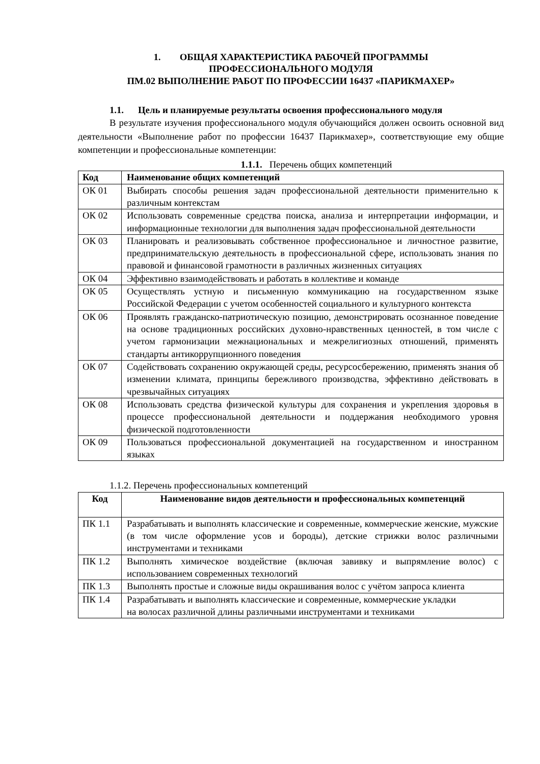1. ОБЩАЯ ХАРАКТЕРИСТИКА РАБОЧЕЙ ПРОГРАММЫ
ПРОФЕССИОНАЛЬНОГО МОДУЛЯ
ПМ.02 ВЫПОЛНЕНИЕ РАБОТ ПО ПРОФЕССИИ 16437 «ПАРИКМАХЕР»
1.1. Цель и планируемые результаты освоения профессионального модуля
В результате изучения профессионального модуля обучающийся должен освоить основной вид деятельности «Выполнение работ по профессии 16437 Парикмахер», соответствующие ему общие компетенции и профессиональные компетенции:
1.1.1. Перечень общих компетенций
| Код | Наименование общих компетенций |
| --- | --- |
| ОК 01 | Выбирать способы решения задач профессиональной деятельности применительно к различным контекстам |
| ОК 02 | Использовать современные средства поиска, анализа и интерпретации информации, и информационные технологии для выполнения задач профессиональной деятельности |
| ОК 03 | Планировать и реализовывать собственное профессиональное и личностное развитие, предпринимательскую деятельность в профессиональной сфере, использовать знания по правовой и финансовой грамотности в различных жизненных ситуациях |
| ОК 04 | Эффективно взаимодействовать и работать в коллективе и команде |
| ОК 05 | Осуществлять устную и письменную коммуникацию на государственном языке Российской Федерации с учетом особенностей социального и культурного контекста |
| ОК 06 | Проявлять гражданско-патриотическую позицию, демонстрировать осознанное поведение на основе традиционных российских духовно-нравственных ценностей, в том числе с учетом гармонизации межнациональных и межрелигиозных отношений, применять стандарты антикоррупционного поведения |
| ОК 07 | Содействовать сохранению окружающей среды, ресурсосбережению, применять знания об изменении климата, принципы бережливого производства, эффективно действовать в чрезвычайных ситуациях |
| ОК 08 | Использовать средства физической культуры для сохранения и укрепления здоровья в процессе профессиональной деятельности и поддержания необходимого уровня физической подготовленности |
| ОК 09 | Пользоваться профессиональной документацией на государственном и иностранном языках |
1.1.2. Перечень профессиональных компетенций
| Код | Наименование видов деятельности и профессиональных компетенций |
| --- | --- |
| ПК 1.1 | Разрабатывать и выполнять классические и современные, коммерческие женские, мужские (в том числе оформление усов и бороды), детские стрижки волос различными инструментами и техниками |
| ПК 1.2 | Выполнять химическое воздействие (включая завивку и выпрямление волос) с использованием современных технологий |
| ПК 1.3 | Выполнять простые и сложные виды окрашивания волос с учётом запроса клиента |
| ПК 1.4 | Разрабатывать и выполнять классические и современные, коммерческие укладки на волосах различной длины различными инструментами и техниками |